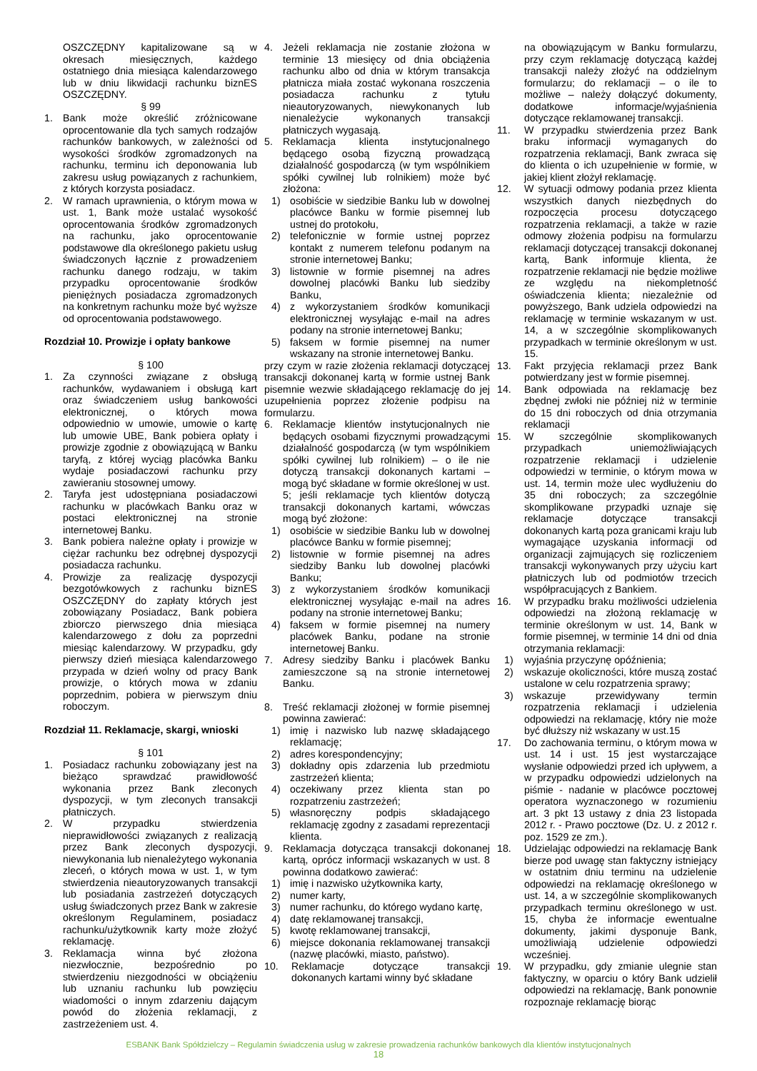OSZCZĘDNY kapitalizowane są w okresach miesięcznych, każdego ostatniego dnia miesiąca kalendarzowego lub w dniu likwidacji rachunku biznES OSZCZĘDNY.
§ 99
1. Bank może określić zróżnicowane oprocentowanie dla tych samych rodzajów rachunków bankowych, w zależności od wysokości środków zgromadzonych na rachunku, terminu ich deponowania lub zakresu usług powiązanych z rachunkiem, z których korzysta posiadacz.
2. W ramach uprawnienia, o którym mowa w ust. 1, Bank może ustalać wysokość oprocentowania środków zgromadzonych na rachunku, jako oprocentowanie podstawowe dla określonego pakietu usług świadczonych łącznie z prowadzeniem rachunku danego rodzaju, w takim przypadku oprocentowanie środków pieniężnych posiadacza zgromadzonych na konkretnym rachunku może być wyższe od oprocentowania podstawowego.
Rozdział 10. Prowizje i opłaty bankowe
§ 100
1. Za czynności związane z obsługą rachunków, wydawaniem i obsługą kart oraz świadczeniem usług bankowości elektronicznej, o których mowa odpowiednio w umowie, umowie o kartę lub umowie UBE, Bank pobiera opłaty i prowizje zgodnie z obowiązującą w Banku taryfą, z której wyciąg placówka Banku wydaje posiadaczowi rachunku przy zawieraniu stosownej umowy.
2. Taryfa jest udostępniana posiadaczowi rachunku w placówkach Banku oraz w postaci elektronicznej na stronie internetowej Banku.
3. Bank pobiera należne opłaty i prowizje w ciężar rachunku bez odrębnej dyspozycji posiadacza rachunku.
4. Prowizje za realizację dyspozycji bezgotówkowych z rachunku biznES OSZCZĘDNY do zapłaty których jest zobowiązany Posiadacz, Bank pobiera zbiorczo pierwszego dnia miesiąca kalendarzowego z dołu za poprzedni miesiąc kalendarzowy. W przypadku, gdy pierwszy dzień miesiąca kalendarzowego przypada w dzień wolny od pracy Bank prowizje, o których mowa w zdaniu poprzednim, pobiera w pierwszym dniu roboczym.
Rozdział 11. Reklamacje, skargi, wnioski
§ 101
1. Posiadacz rachunku zobowiązany jest na bieżąco sprawdzać prawidłowość wykonania przez Bank zleconych dyspozycji, w tym zleconych transakcji płatniczych.
2. W przypadku stwierdzenia nieprawidłowości związanych z realizacją przez Bank zleconych dyspozycji, niewykonania lub nienależytego wykonania zleceń, o których mowa w ust. 1, w tym stwierdzenia nieautoryzowanych transakcji lub posiadania zastrzeżeń dotyczących usług świadczonych przez Bank w zakresie określonym Regulaminem, posiadacz rachunku/użytkownik karty może złożyć reklamację.
3. Reklamacja winna być złożona niezwłocznie, bezpośrednio po stwierdzeniu niezgodności w obciążeniu lub uznaniu rachunku lub powzięciu wiadomości o innym zdarzeniu dającym powód do złożenia reklamacji, z zastrzeżeniem ust. 4.
4. Jeżeli reklamacja nie zostanie złożona w terminie 13 miesięcy od dnia obciążenia rachunku albo od dnia w którym transakcja płatnicza miała zostać wykonana roszczenia posiadacza rachunku z tytułu nieautoryzowanych, niewykonanych lub nienależycie wykonanych transakcji płatniczych wygasają.
5. Reklamacja klienta instytucjonalnego będącego osobą fizyczną prowadzącą działalność gospodarczą (w tym wspólnikiem spółki cywilnej lub rolnikiem) może być złożona:
1) osobiście w siedzibie Banku lub w dowolnej placówce Banku w formie pisemnej lub ustnej do protokołu,
2) telefonicznie w formie ustnej poprzez kontakt z numerem telefonu podanym na stronie internetowej Banku;
3) listownie w formie pisemnej na adres dowolnej placówki Banku lub siedziby Banku,
4) z wykorzystaniem środków komunikacji elektronicznej wysyłając e-mail na adres podany na stronie internetowej Banku;
5) faksem w formie pisemnej na numer wskazany na stronie internetowej Banku.
przy czym w razie złożenia reklamacji dotyczącej transakcji dokonanej kartą w formie ustnej Bank pisemnie wezwie składającego reklamację do jej uzupełnienia poprzez złożenie podpisu na formularzu.
6. Reklamacje klientów instytucjonalnych nie będących osobami fizycznymi prowadzącymi działalność gospodarczą (w tym wspólnikiem spółki cywilnej lub rolnikiem) – o ile nie dotyczą transakcji dokonanych kartami – mogą być składane w formie określonej w ust. 5; jeśli reklamacje tych klientów dotyczą transakcji dokonanych kartami, wówczas mogą być złożone:
1) osobiście w siedzibie Banku lub w dowolnej placówce Banku w formie pisemnej;
2) listownie w formie pisemnej na adres siedziby Banku lub dowolnej placówki Banku;
3) z wykorzystaniem środków komunikacji elektronicznej wysyłając e-mail na adres podany na stronie internetowej Banku;
4) faksem w formie pisemnej na numery placówek Banku, podane na stronie internetowej Banku.
7. Adresy siedziby Banku i placówek Banku zamieszczone są na stronie internetowej Banku.
8. Treść reklamacji złożonej w formie pisemnej powinna zawierać:
1) imię i nazwisko lub nazwę składającego reklamację;
2) adres korespondencyjny;
3) dokładny opis zdarzenia lub przedmiotu zastrzeżeń klienta;
4) oczekiwany przez klienta stan po rozpatrzeniu zastrzeżeń;
5) własnoręczny podpis składającego reklamację zgodny z zasadami reprezentacji klienta.
9. Reklamacja dotycząca transakcji dokonanej kartą, oprócz informacji wskazanych w ust. 8 powinna dodatkowo zawierać:
1) imię i nazwisko użytkownika karty,
2) numer karty,
3) numer rachunku, do którego wydano kartę,
4) datę reklamowanej transakcji,
5) kwotę reklamowanej transakcji,
6) miejsce dokonania reklamowanej transakcji (nazwę placówki, miasto, państwo).
10. Reklamacje dotyczące transakcji dokonanych kartami winny być składane
na obowiązującym w Banku formularzu, przy czym reklamację dotyczącą każdej transakcji należy złożyć na oddzielnym formularzu; do reklamacji – o ile to możliwe – należy dołączyć dokumenty, dodatkowe informacje/wyjaśnienia dotyczące reklamowanej transakcji.
11. W przypadku stwierdzenia przez Bank braku informacji wymaganych do rozpatrzenia reklamacji, Bank zwraca się do klienta o ich uzupełnienie w formie, w jakiej klient złożył reklamację.
12. W sytuacji odmowy podania przez klienta wszystkich danych niezbędnych do rozpoczęcia procesu dotyczącego rozpatrzenia reklamacji, a także w razie odmowy złożenia podpisu na formularzu reklamacji dotyczącej transakcji dokonanej kartą, Bank informuje klienta, że rozpatrzenie reklamacji nie będzie możliwe ze względu na niekompletność oświadczenia klienta; niezależnie od powyższego, Bank udziela odpowiedzi na reklamację w terminie wskazanym w ust. 14, a w szczególnie skomplikowanych przypadkach w terminie określonym w ust. 15.
13. Fakt przyjęcia reklamacji przez Bank potwierdzany jest w formie pisemnej.
14. Bank odpowiada na reklamację bez zbędnej zwłoki nie później niż w terminie do 15 dni roboczych od dnia otrzymania reklamacji
15. W szczególnie skomplikowanych przypadkach uniemożliwiających rozpatrzenie reklamacji i udzielenie odpowiedzi w terminie, o którym mowa w ust. 14, termin może ulec wydłużeniu do 35 dni roboczych; za szczególnie skomplikowane przypadki uznaje się reklamacje dotyczące transakcji dokonanych kartą poza granicami kraju lub wymagające uzyskania informacji od organizacji zajmujących się rozliczeniem transakcji wykonywanych przy użyciu kart płatniczych lub od podmiotów trzecich współpracujących z Bankiem.
16. W przypadku braku możliwości udzielenia odpowiedzi na złożoną reklamację w terminie określonym w ust. 14, Bank w formie pisemnej, w terminie 14 dni od dnia otrzymania reklamacji:
1) wyjaśnia przyczynę opóźnienia;
2) wskazuje okoliczności, które muszą zostać ustalone w celu rozpatrzenia sprawy;
3) wskazuje przewidywany termin rozpatrzenia reklamacji i udzielenia odpowiedzi na reklamację, który nie może być dłuższy niż wskazany w ust.15
17. Do zachowania terminu, o którym mowa w ust. 14 i ust. 15 jest wystarczające wysłanie odpowiedzi przed ich upływem, a w przypadku odpowiedzi udzielonych na piśmie - nadanie w placówce pocztowej operatora wyznaczonego w rozumieniu art. 3 pkt 13 ustawy z dnia 23 listopada 2012 r. - Prawo pocztowe (Dz. U. z 2012 r. poz. 1529 ze zm.).
18. Udzielając odpowiedzi na reklamację Bank bierze pod uwagę stan faktyczny istniejący w ostatnim dniu terminu na udzielenie odpowiedzi na reklamację określonego w ust. 14, a w szczególnie skomplikowanych przypadkach terminu określonego w ust. 15, chyba że informacje ewentualne dokumenty, jakimi dysponuje Bank, umożliwiają udzielenie odpowiedzi wcześniej.
19. W przypadku, gdy zmianie ulegnie stan faktyczny, w oparciu o który Bank udzielił odpowiedzi na reklamację, Bank ponownie rozpoznaje reklamację biorąc
ESBANK Bank Spółdzielczy – Regulamin świadczenia usług w zakresie prowadzenia rachunków bankowych dla klientów instytucjonalnych
18